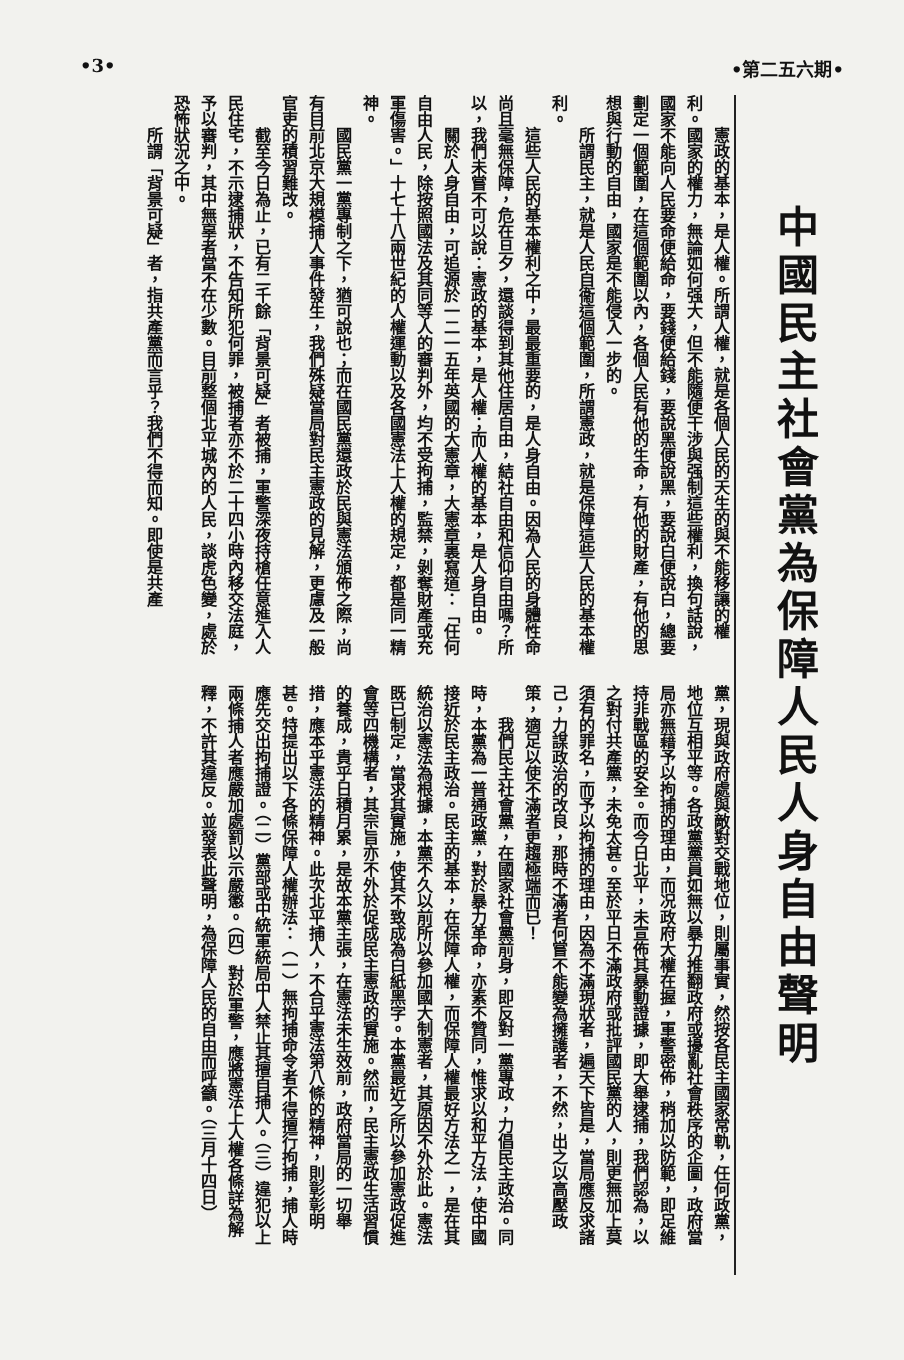•第二五六期• •3•
中國民主社會黨為保障人民人身自由聲明
憲政的基本，是人權。所謂人權，就是各個人民的天生的與不能移讓的權利。國家的權力，無論如何强大，但不能隨便干涉與强制這些權利，換句話說，國家不能向人民要命便給命，要錢便給錢，要說黑便說黑，要說白便說白，總要劃定一個範圍，在這個範圍以內，各個人民有他的生命，有他的財產，有他的思想與行動的自由，國家是不能侵入一步的。
所謂民主，就是人民自衞這個範圍，所謂憲政，就是保障這些人民的基本權利。
這些人民的基本權利之中，最最重要的，是人身自由。因為人民的身體性命尚且毫無保障，危在旦夕，還談得到其他住居自由，結社自由和信仰自由嗎？所以，我們未嘗不可以說：憲政的基本，是人權；而人權的基本，是人身自由。
關於人身自由，可追源於一二一五年英國的大憲章，大憲章裏寫道：「任何自由人民，除按照國法及其同等人的審判外，均不受拘捕，監禁，剝奪財產或充軍傷害。」十七十八兩世紀的人權運動以及各國憲法上人權的規定，都是同一精神。
國民黨一黨專制之下，猶可說也；而在國民黨還政於民與憲法頒佈之際，尚有目前北京大規模捕人事件發生，我們殊疑當局對民主憲政的見解，更慮及一般官吏的積習難改。
截至今日為止，已有二千餘「背景可疑」者被捕，軍警深夜持槍任意進入人民住宅，不示逮捕狀，不告知所犯何罪，被捕者亦不於二十四小時內移交法庭，予以審判，其中無辜者當不在少數。目前整個北平城內的人民，談虎色變，處於恐怖狀況之中。
所謂「背景可疑」者，指共產黨而言乎？我們不得而知。即使是共產
黨，現與政府處與敵對交戰地位，則屬事實，然按各民主國家常軌，任何政黨，地位互相平等。各政黨黨員如無以暴力推翻政府或擾亂社會秩序的企圖，政府當局亦無藉予以拘捕的理由，而况政府大權在握，軍警密佈，稍加以防範，即足維持非戰區的安全。而今日北平，未宣佈其暴動證據，即大舉逮捕，我們認為，以之對付共產黨，未免太甚。至於平日不滿政府或批評國民黨的人，則更無加上莫須有的罪名，而予以拘捕的理由，因為不滿現狀者，遍天下皆是，當局應反求諸己，力謀政治的改良，那時不滿者何嘗不能變為擁護者，不然，出之以高壓政策，適足以使不滿者更趨極端而已！
我們民主社會黨，在國家社會黨前身，即反對一黨專政，力倡民主政治。同時，本黨為一普通政黨，對於暴力革命，亦素不贊同，惟求以和平方法，使中國接近於民主政治。民主的基本，在保障人權，而保障人權最好方法之一，是在其統治以憲法為根據，本黨不久以前所以參加國大制憲者，其原因不外於此。憲法既已制定，當求其實施，使其不致成為白紙黑字。本黨最近之所以參加憲政促進會等四機構者，其宗旨亦不外於促成民主憲政的實施。然而，民主憲政生活習慣的養成，貴乎日積月累，是故本黨主張，在憲法未生效前，政府當局的一切舉措，應本乎憲法的精神。此次北平捕人，不合乎憲法第八條的精神，則彰彰明甚。特提出以下各條保障人權辦法：（一）無拘捕命令者不得擅行拘捕，捕人時應先交出拘捕證。（二）黨部或中統軍統局中人禁止其擅自捕人。（三）違犯以上兩條捕人者應嚴加處罰以示嚴懲。（四）對於軍警，應將憲法上人權各條詳為解釋，不許其違反。並發表此聲明，為保障人民的自由而呼籲。（三月十四日）